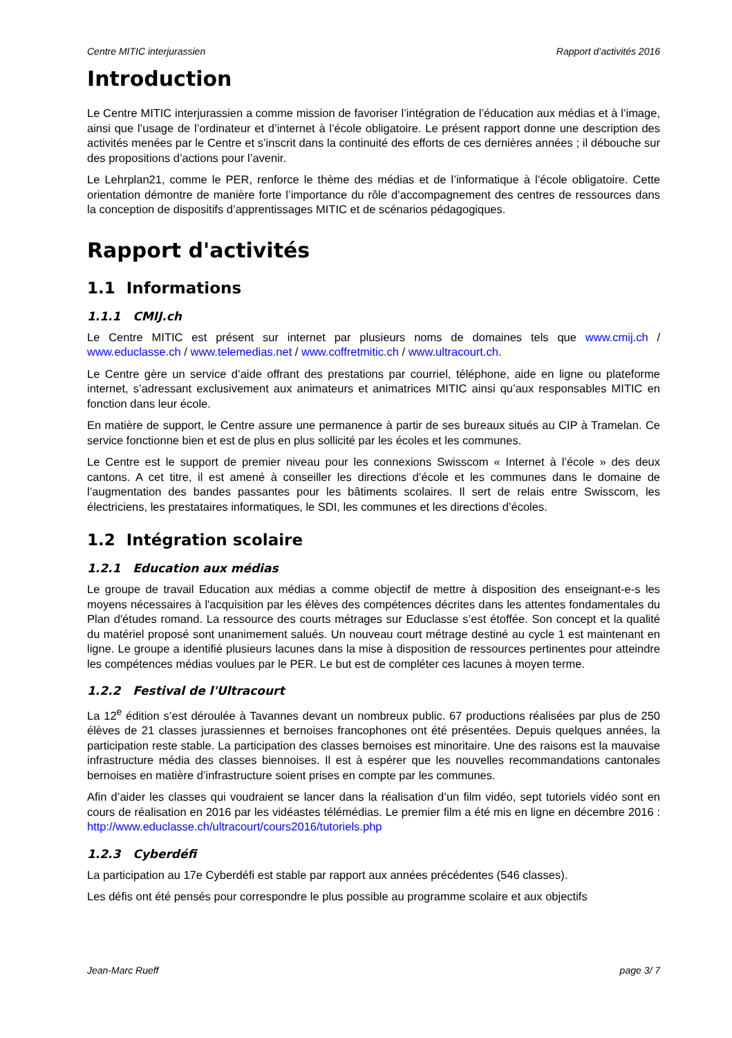Centre MITIC interjurassien Rapport d’activités 2016
Introduction
Le Centre MITIC interjurassien a comme mission de favoriser l’intégration de l’éducation aux médias et à l’image, ainsi que l’usage de l’ordinateur et d’internet à l’école obligatoire. Le présent rapport donne une description des activités menées par le Centre et s’inscrit dans la continuité des efforts de ces dernières années ; il débouche sur des propositions d’actions pour l’avenir.
Le Lehrplan21, comme le PER, renforce le thème des médias et de l’informatique à l’école obligatoire. Cette orientation démontre de manière forte l’importance du rôle d’accompagnement des centres de ressources dans la conception de dispositifs d’apprentissages MITIC et de scénarios pédagogiques.
Rapport d'activités
1.1 Informations
1.1.1 CMIJ.ch
Le Centre MITIC est présent sur internet par plusieurs noms de domaines tels que www.cmij.ch / www.educlasse.ch / www.telemedias.net / www.coffretmitic.ch / www.ultracourt.ch.
Le Centre gère un service d’aide offrant des prestations par courriel, téléphone, aide en ligne ou plateforme internet, s’adressant exclusivement aux animateurs et animatrices MITIC ainsi qu’aux responsables MITIC en fonction dans leur école.
En matière de support, le Centre assure une permanence à partir de ses bureaux situés au CIP à Tramelan. Ce service fonctionne bien et est de plus en plus sollicité par les écoles et les communes.
Le Centre est le support de premier niveau pour les connexions Swisscom « Internet à l’école » des deux cantons. A cet titre, il est amené à conseiller les directions d’école et les communes dans le domaine de l’augmentation des bandes passantes pour les bâtiments scolaires. Il sert de relais entre Swisscom, les électriciens, les prestataires informatiques, le SDI, les communes et les directions d’écoles.
1.2 Intégration scolaire
1.2.1 Education aux médias
Le groupe de travail Education aux médias a comme objectif de mettre à disposition des enseignant-e-s les moyens nécessaires à l'acquisition par les élèves des compétences décrites dans les attentes fondamentales du Plan d'études romand. La ressource des courts métrages sur Educlasse s’est étoffée. Son concept et la qualité du matériel proposé sont unanimement salués. Un nouveau court métrage destiné au cycle 1 est maintenant en ligne. Le groupe a identifié plusieurs lacunes dans la mise à disposition de ressources pertinentes pour atteindre les compétences médias voulues par le PER. Le but est de compléter ces lacunes à moyen terme.
1.2.2 Festival de l'Ultracourt
La 12<sup>e</sup> édition s’est déroulée à Tavannes devant un nombreux public. 67 productions réalisées par plus de 250 élèves de 21 classes jurassiennes et bernoises francophones ont été présentées. Depuis quelques années, la participation reste stable. La participation des classes bernoises est minoritaire. Une des raisons est la mauvaise infrastructure média des classes biennoises. Il est à espérer que les nouvelles recommandations cantonales bernoises en matière d’infrastructure soient prises en compte par les communes.
Afin d’aider les classes qui voudraient se lancer dans la réalisation d’un film vidéo, sept tutoriels vidéo sont en cours de réalisation en 2016 par les vidéastes télémédias. Le premier film a été mis en ligne en décembre 2016 : http://www.educlasse.ch/ultracourt/cours2016/tutoriels.php
1.2.3 Cyberdéfi
La participation au 17e Cyberdéfi est stable par rapport aux années précédentes (546 classes).
Les défis ont été pensés pour correspondre le plus possible au programme scolaire et aux objectifs
Jean-Marc Rueff page 3/ 7